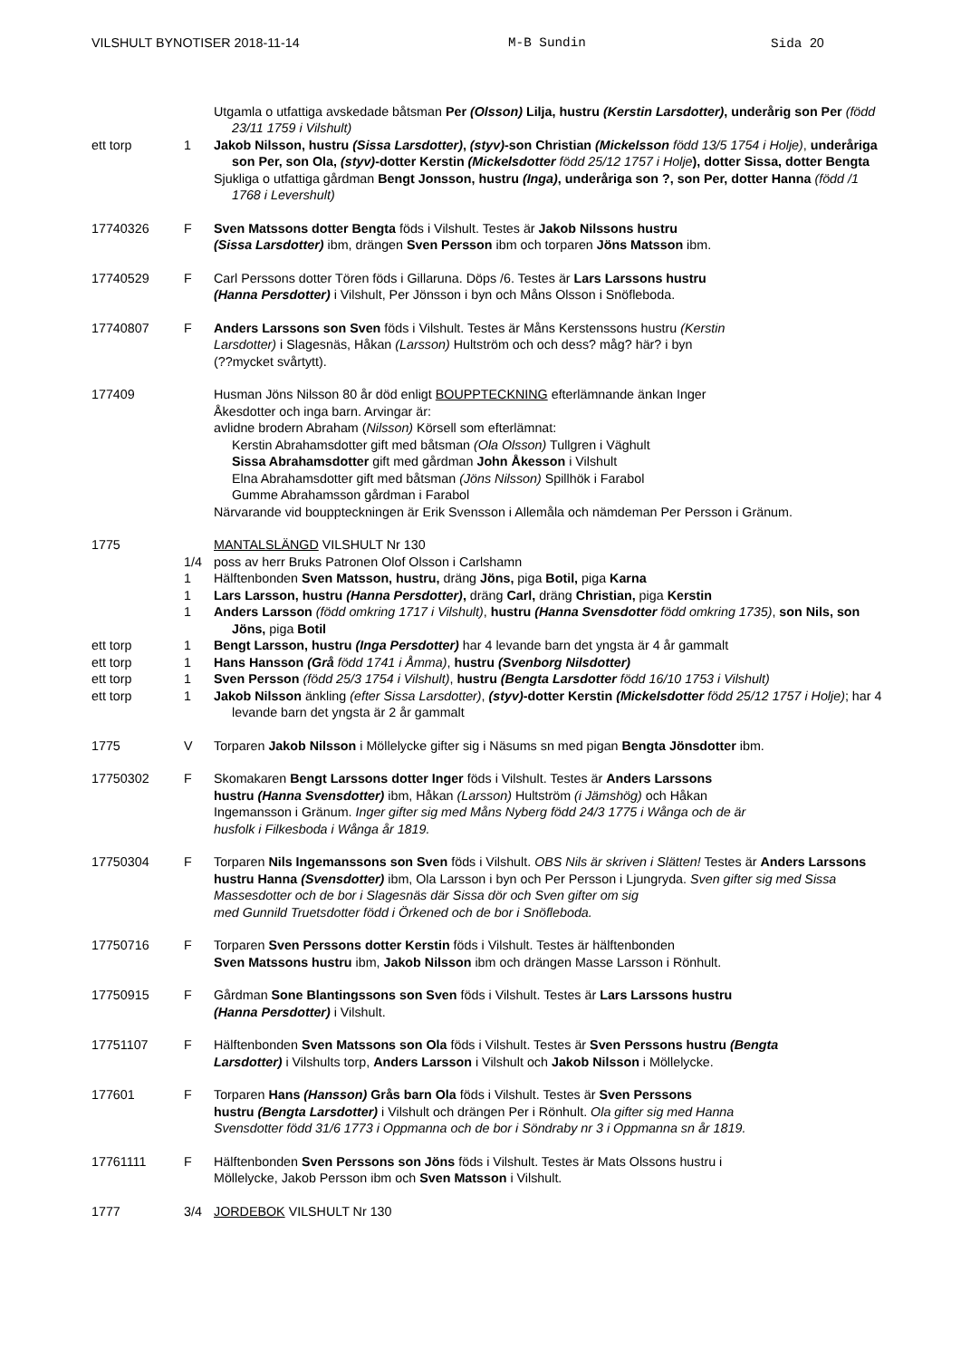VILSHULT BYNOTISER 2018-11-14 M-B Sundin Sida 20
Utgamla o utfattiga avskedade båtsman Per (Olsson) Lilja, hustru (Kerstin Larsdotter), underårig son Per (född 23/11 1759 i Vilshult)
ett torp 1 Jakob Nilsson, hustru (Sissa Larsdotter), (styv)-son Christian (Mickelsson född 13/5 1754 i Holje), underåriga son Per, son Ola, (styv)-dotter Kerstin (Mickelsdotter född 25/12 1757 i Holje), dotter Sissa, dotter Bengta
Sjukliga o utfattiga gårdman Bengt Jonsson, hustru (Inga), underåriga son ?, son Per, dotter Hanna (född /1 1768 i Levershult)
17740326 F Sven Matssons dotter Bengta föds i Vilshult. Testes är Jakob Nilssons hustru
(Sissa Larsdotter) ibm, drängen Sven Persson ibm och torparen Jöns Matsson ibm.
17740529 F Carl Perssons dotter Tören föds i Gillaruna. Döps /6. Testes är Lars Larssons hustru
(Hanna Persdotter) i Vilshult, Per Jönsson i byn och Måns Olsson i Snöfleboda.
17740807 F Anders Larssons son Sven föds i Vilshult. Testes är Måns Kerstenssons hustru (Kerstin
Larsdotter) i Slagesnäs, Håkan (Larsson) Hultström och och dess? måg? här? i byn
(??mycket svårtytt).
177409 Husman Jöns Nilsson 80 år död enligt BOUPPTECKNING efterlämnande änkan Inger
Åkesdotter och inga barn. Arvingar är:
avlidne brodern Abraham (Nilsson) Körsell som efterlämnat:
Kerstin Abrahamsdotter gift med båtsman (Ola Olsson) Tullgren i Väghult
Sissa Abrahamsdotter gift med gårdman John Åkesson i Vilshult
Elna Abrahamsdotter gift med båtsman (Jöns Nilsson) Spillhök i Farabol
Gumme Abrahamsson gårdman i Farabol
Närvarande vid bouppteckningen är Erik Svensson i Allemåla och nämdeman Per Persson i Gränum.
1775 MANTALSLÄNGD VILSHULT Nr 130
1/4 poss av herr Bruks Patronen Olof Olsson i Carlshamn
1 Hälftenbonden Sven Matsson, hustru, dräng Jöns, piga Botil, piga Karna
1 Lars Larsson, hustru (Hanna Persdotter), dräng Carl, dräng Christian, piga Kerstin
1 Anders Larsson (född omkring 1717 i Vilshult), hustru (Hanna Svensdotter född omkring 1735), son Nils, son Jöns, piga Botil
ett torp 1 Bengt Larsson, hustru (Inga Persdotter) har 4 levande barn det yngsta är 4 år gammalt
ett torp 1 Hans Hansson (Grå född 1741 i Åmma), hustru (Svenborg Nilsdotter)
ett torp 1 Sven Persson (född 25/3 1754 i Vilshult), hustru (Bengta Larsdotter född 16/10 1753 i Vilshult)
ett torp 1 Jakob Nilsson änkling (efter Sissa Larsdotter), (styv)-dotter Kerstin (Mickelsdotter född 25/12 1757 i Holje); har 4 levande barn det yngsta är 2 år gammalt
1775 V Torparen Jakob Nilsson i Möllelycke gifter sig i Näsums sn med pigan Bengta Jönsdotter ibm.
17750302 F Skomakaren Bengt Larssons dotter Inger föds i Vilshult. Testes är Anders Larssons
hustru (Hanna Svensdotter) ibm, Håkan (Larsson) Hultström (i Jämshög) och Håkan
Ingemansson i Gränum. Inger gifter sig med Måns Nyberg född 24/3 1775 i Wånga och de är
husfolk i Filkesboda i Wånga år 1819.
17750304 F Torparen Nils Ingemanssons son Sven föds i Vilshult. OBS Nils är skriven i Slätten! Testes är Anders Larssons hustru Hanna (Svensdotter) ibm, Ola Larsson i byn och Per Persson i Ljungryda. Sven gifter sig med Sissa Massesdotter och de bor i Slagesnäs där Sissa dör och Sven gifter om sig
med Gunnild Truetsdotter född i Örkened och de bor i Snöfleboda.
17750716 F Torparen Sven Perssons dotter Kerstin föds i Vilshult. Testes är hälftenbonden
Sven Matssons hustru ibm, Jakob Nilsson ibm och drängen Masse Larsson i Rönhult.
17750915 F Gårdman Sone Blantingssons son Sven föds i Vilshult. Testes är Lars Larssons hustru
(Hanna Persdotter) i Vilshult.
17751107 F Hälftenbonden Sven Matssons son Ola föds i Vilshult. Testes är Sven Perssons hustru (Bengta
Larsdotter) i Vilshults torp, Anders Larsson i Vilshult och Jakob Nilsson i Möllelycke.
177601 F Torparen Hans (Hansson) Grås barn Ola föds i Vilshult. Testes är Sven Perssons
hustru (Bengta Larsdotter) i Vilshult och drängen Per i Rönhult. Ola gifter sig med Hanna
Svensdotter född 31/6 1773 i Oppmanna och de bor i Söndraby nr 3 i Oppmanna sn år 1819.
17761111 F Hälftenbonden Sven Perssons son Jöns föds i Vilshult. Testes är Mats Olssons hustru i
Möllelycke, Jakob Persson ibm och Sven Matsson i Vilshult.
1777 3/4 JORDEBOK VILSHULT Nr 130